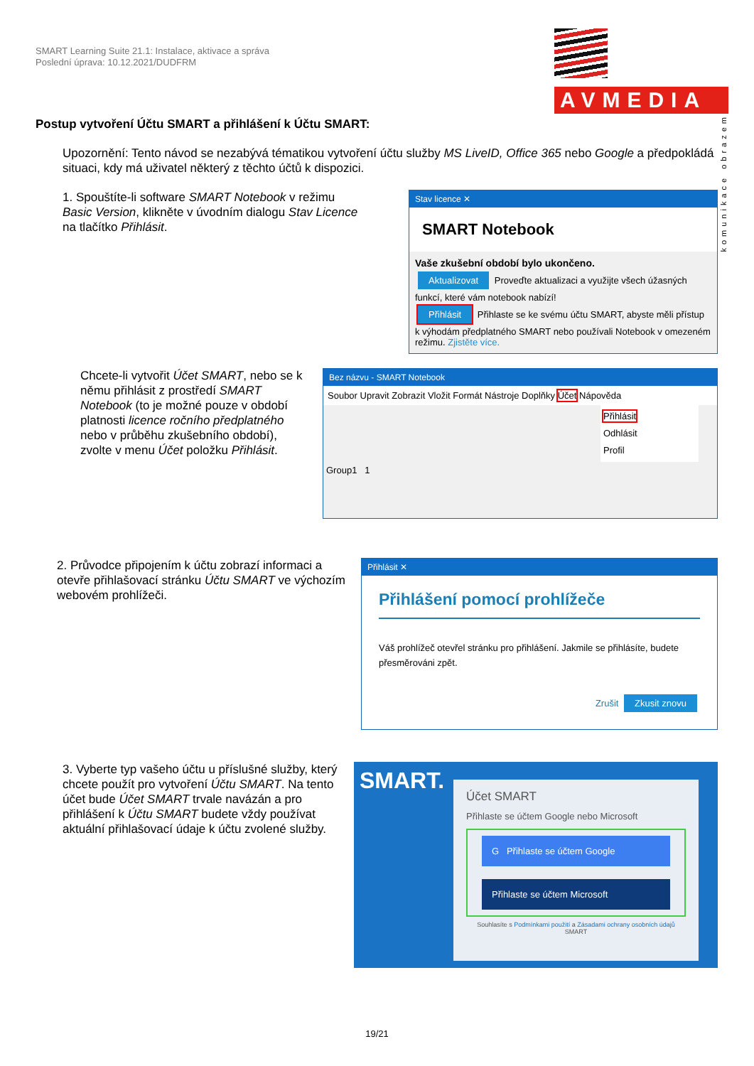SMART Learning Suite 21.1: Instalace, aktivace a správa
Poslední úprava: 10.12.2021/DUDFRM
AVMEDIA
komunikace obrazem
Postup vytvoření Účtu SMART a přihlášení k Účtu SMART:
Upozornění: Tento návod se nezabývá tématikou vytvoření účtu služby MS LiveID, Office 365 nebo Google a předpokládá situaci, kdy má uživatel některý z těchto účtů k dispozici.
1. Spouštíte-li software SMART Notebook v režimu Basic Version, klikněte v úvodním dialogu Stav Licence na tlačítko Přihlásit.
Stav licence ✕
SMART Notebook
Vaše zkušební období bylo ukončeno.
Aktualizovat Proveďte aktualizaci a využijte všech úžasných funkcí, které vám notebook nabízí!
Přihlásit Přihlaste se ke svému účtu SMART, abyste měli přístup k výhodám předplatného SMART nebo používali Notebook v omezeném režimu. Zjistěte více.
Chcete-li vytvořit Účet SMART, nebo se k němu přihlásit z prostředí SMART Notebook (to je možné pouze v období platnosti licence ročního předplatného nebo v průběhu zkušebního období), zvolte v menu Účet položku Přihlásit.
Bez názvu - SMART Notebook
Soubor Upravit Zobrazit Vložit Formát Nástroje Doplňky Účet Nápověda
Přihlásit
Odhlásit
Profil
Group1 1
2. Průvodce připojením k účtu zobrazí informaci a otevře přihlašovací stránku Účtu SMART ve výchozím webovém prohlížeči.
Přihlásit ✕
Přihlášení pomocí prohlížeče
Váš prohlížeč otevřel stránku pro přihlášení. Jakmile se přihlásíte, budete přesměrováni zpět.
Zrušit Zkusit znovu
3. Vyberte typ vašeho účtu u příslušné služby, který chcete použít pro vytvoření Účtu SMART. Na tento účet bude Účet SMART trvale navázán a pro přihlášení k Účtu SMART budete vždy používat aktuální přihlašovací údaje k účtu zvolené služby.
SMART.
Účet SMART
Přihlaste se účtem Google nebo Microsoft
G Přihlaste se účtem Google
Přihlaste se účtem Microsoft
Souhlasíte s Podmínkami použití a Zásadami ochrany osobních údajů SMART
19/21